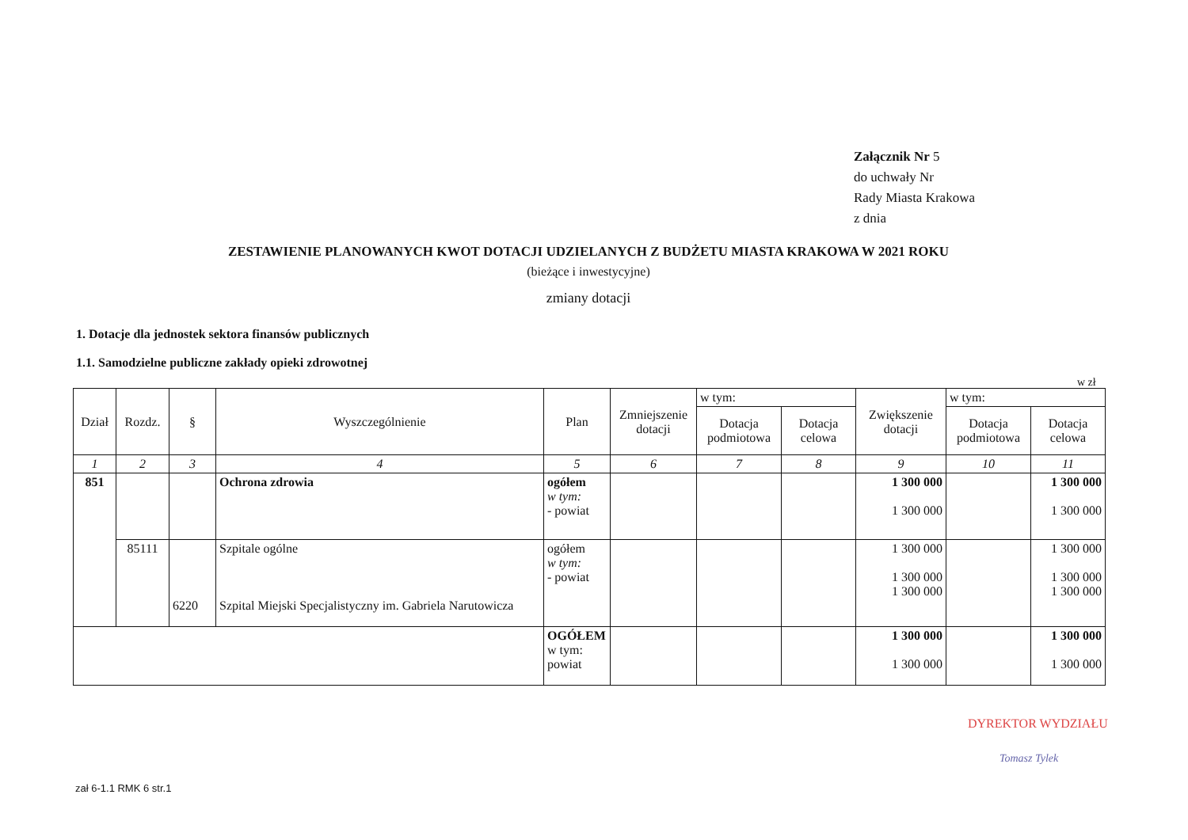Załącznik Nr 5
do uchwały Nr
Rady Miasta Krakowa
z dnia
ZESTAWIENIE PLANOWANYCH KWOT DOTACJI UDZIELANYCH Z BUDŻETU MIASTA KRAKOWA W 2021 ROKU
(bieżące i inwestycyjne)
zmiany dotacji
1. Dotacje dla jednostek sektora finansów publicznych
1.1. Samodzielne publiczne zakłady opieki zdrowotnej
w zł
| Dział | Rozdz. | § | Wyszczególnienie | Plan | Zmniejszenie dotacji | w tym: | | Zwiększenie dotacji | w tym: | |
| --- | --- | --- | --- | --- | --- | --- | --- | --- | --- | --- |
| | | | | | | Dotacja podmiotowa | Dotacja celowa | | Dotacja podmiotowa | Dotacja celowa |
| 1 | 2 | 3 | 4 | 5 | 6 | 7 | 8 | 9 | 10 | 11 |
| 851 | | | Ochrona zdrowia | ogółem w tym: - powiat | | | | 1 300 000 1 300 000 | | 1 300 000 1 300 000 |
| | 85111 | 6220 | Szpitale ogólne Szpital Miejski Specjalistyczny im. Gabriela Narutowicza | ogółem w tym: - powiat | | | | 1 300 000 1 300 000 1 300 000 | | 1 300 000 1 300 000 1 300 000 |
| | | | | OGÓŁEM w tym: powiat | | | | 1 300 000 1 300 000 | | 1 300 000 1 300 000 |
DYREKTOR WYDZIAŁU
Tomasz Tylek
zał 6-1.1 RMK 6 str.1